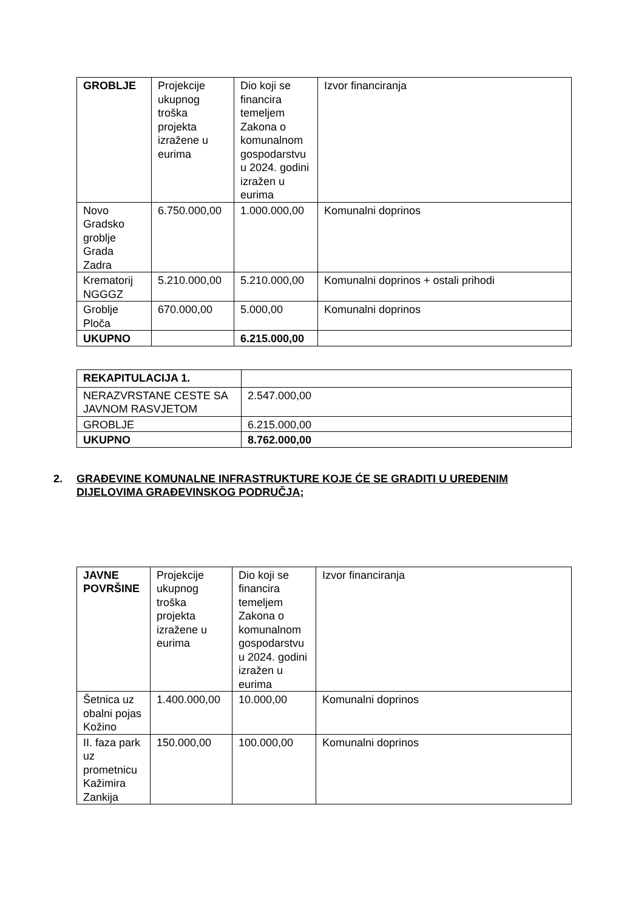| GROBLJE | Projekcije ukupnog troška projekta izražene u eurima | Dio koji se financira temeljem Zakona o komunalnom gospodarstvu u 2024. godini izražen u eurima | Izvor financiranja |
| Novo Gradsko groblje Grada Zadra | 6.750.000,00 | 1.000.000,00 | Komunalni doprinos |
| Krematorij NGGGZ | 5.210.000,00 | 5.210.000,00 | Komunalni doprinos + ostali prihodi |
| Groblje Ploča | 670.000,00 | 5.000,00 | Komunalni doprinos |
| UKUPNO | | 6.215.000,00 | |
| REKAPITULACIJA 1. | |
| NERAZVRSTANE CESTE SA JAVNOM RASVJETOM | 2.547.000,00 |
| GROBLJE | 6.215.000,00 |
| UKUPNO | 8.762.000,00 |
2. GRAĐEVINE KOMUNALNE INFRASTRUKTURE KOJE ĆE SE GRADITI U UREĐENIM DIJELOVIMA GRAĐEVINSKOG PODRUČJA;
| JAVNE POVRŠINE | Projekcije ukupnog troška projekta izražene u eurima | Dio koji se financira temeljem Zakona o komunalnom gospodarstvu u 2024. godini izražen u eurima | Izvor financiranja |
| Šetnica uz obalni pojas Kožino | 1.400.000,00 | 10.000,00 | Komunalni doprinos |
| II. faza park uz prometnicu Kažimira Zankija | 150.000,00 | 100.000,00 | Komunalni doprinos |